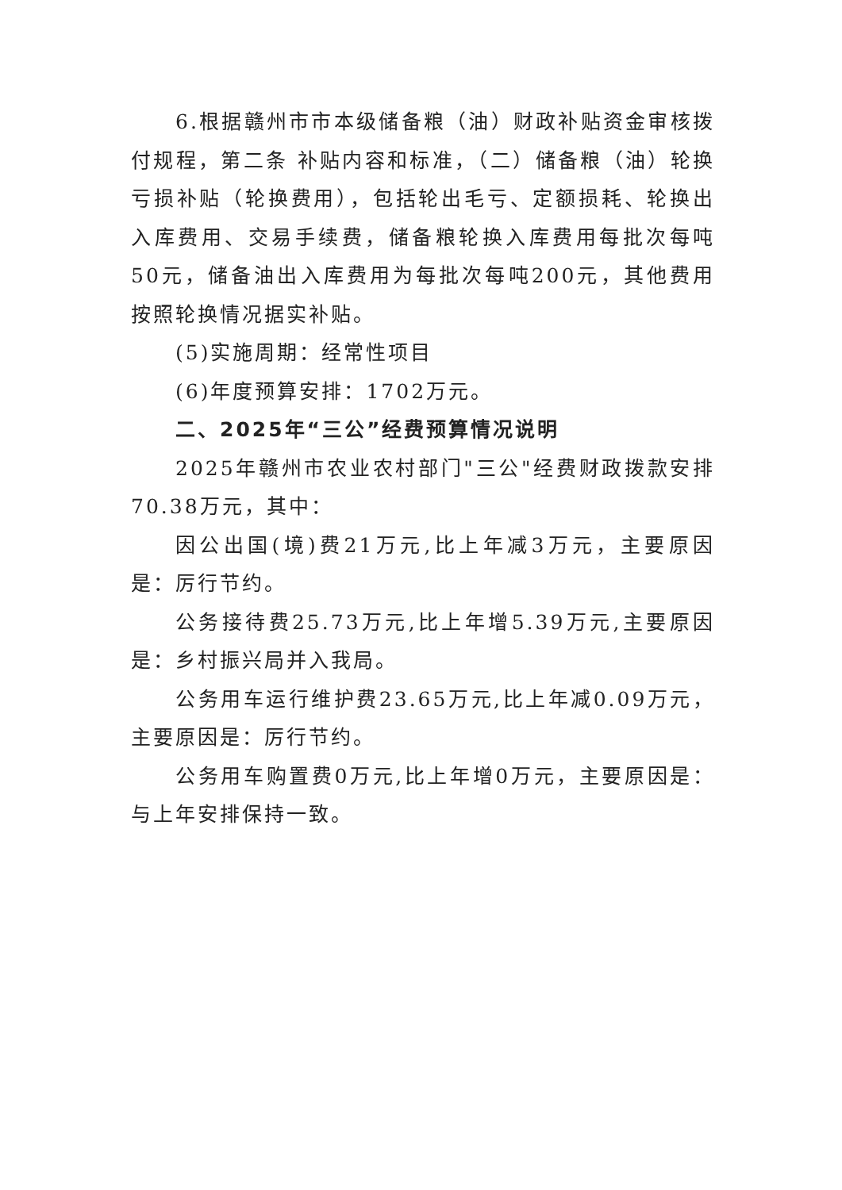6.根据赣州市市本级储备粮（油）财政补贴资金审核拨付规程，第二条 补贴内容和标准，（二）储备粮（油）轮换亏损补贴（轮换费用），包括轮出毛亏、定额损耗、轮换出入库费用、交易手续费，储备粮轮换入库费用每批次每吨50元，储备油出入库费用为每批次每吨200元，其他费用按照轮换情况据实补贴。
(5)实施周期：经常性项目
(6)年度预算安排：1702万元。
二、2025年“三公”经费预算情况说明
2025年赣州市农业农村部门"三公"经费财政拨款安排70.38万元，其中：
因公出国(境)费21万元,比上年减3万元，主要原因是：厉行节约。
公务接待费25.73万元,比上年增5.39万元,主要原因是：乡村振兴局并入我局。
公务用车运行维护费23.65万元,比上年减0.09万元，主要原因是：厉行节约。
公务用车购置费0万元,比上年增0万元，主要原因是：与上年安排保持一致。